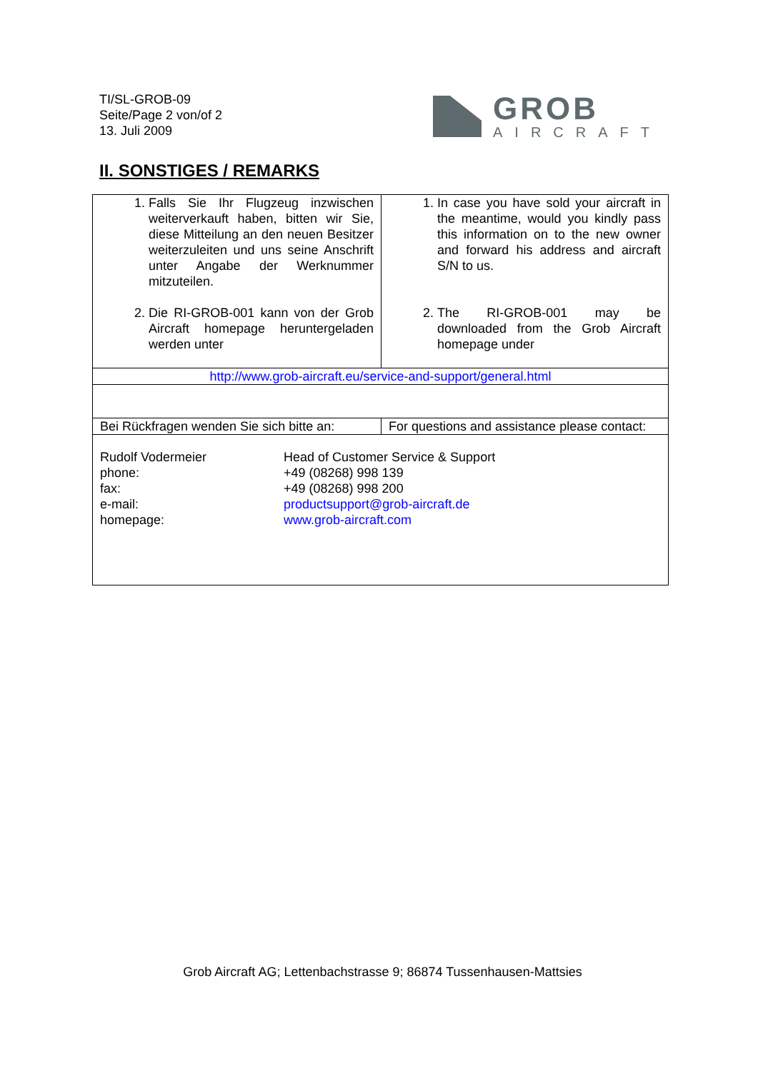TI/SL-GROB-09
Seite/Page 2 von/of 2
13. Juli 2009
GROB
AIRCRAFT
II. SONSTIGES / REMARKS
| 1. Falls Sie Ihr Flugzeug inzwischen weiterverkauft haben, bitten wir Sie, diese Mitteilung an den neuen Besitzer weiterzuleiten und uns seine Anschrift unter Angabe der Werknummer mitzuteilen. 2. Die RI-GROB-001 kann von der Grob Aircraft homepage heruntergeladen werden unter | 1. In case you have sold your aircraft in the meantime, would you kindly pass this information on to the new owner and forward his address and aircraft S/N to us. 2. The RI-GROB-001 may be downloaded from the Grob Aircraft homepage under |
| http://www.grob-aircraft.eu/service-and-support/general.html | |
| Bei Rückfragen wenden Sie sich bitte an: | For questions and assistance please contact: |
| Rudolf Vodermeier Head of Customer Service & Support phone: +49 (08268) 998 139 fax: +49 (08268) 998 200 e-mail: productsupport@grob-aircraft.de homepage: www.grob-aircraft.com | |
Grob Aircraft AG; Lettenbachstrasse 9; 86874 Tussenhausen-Mattsies